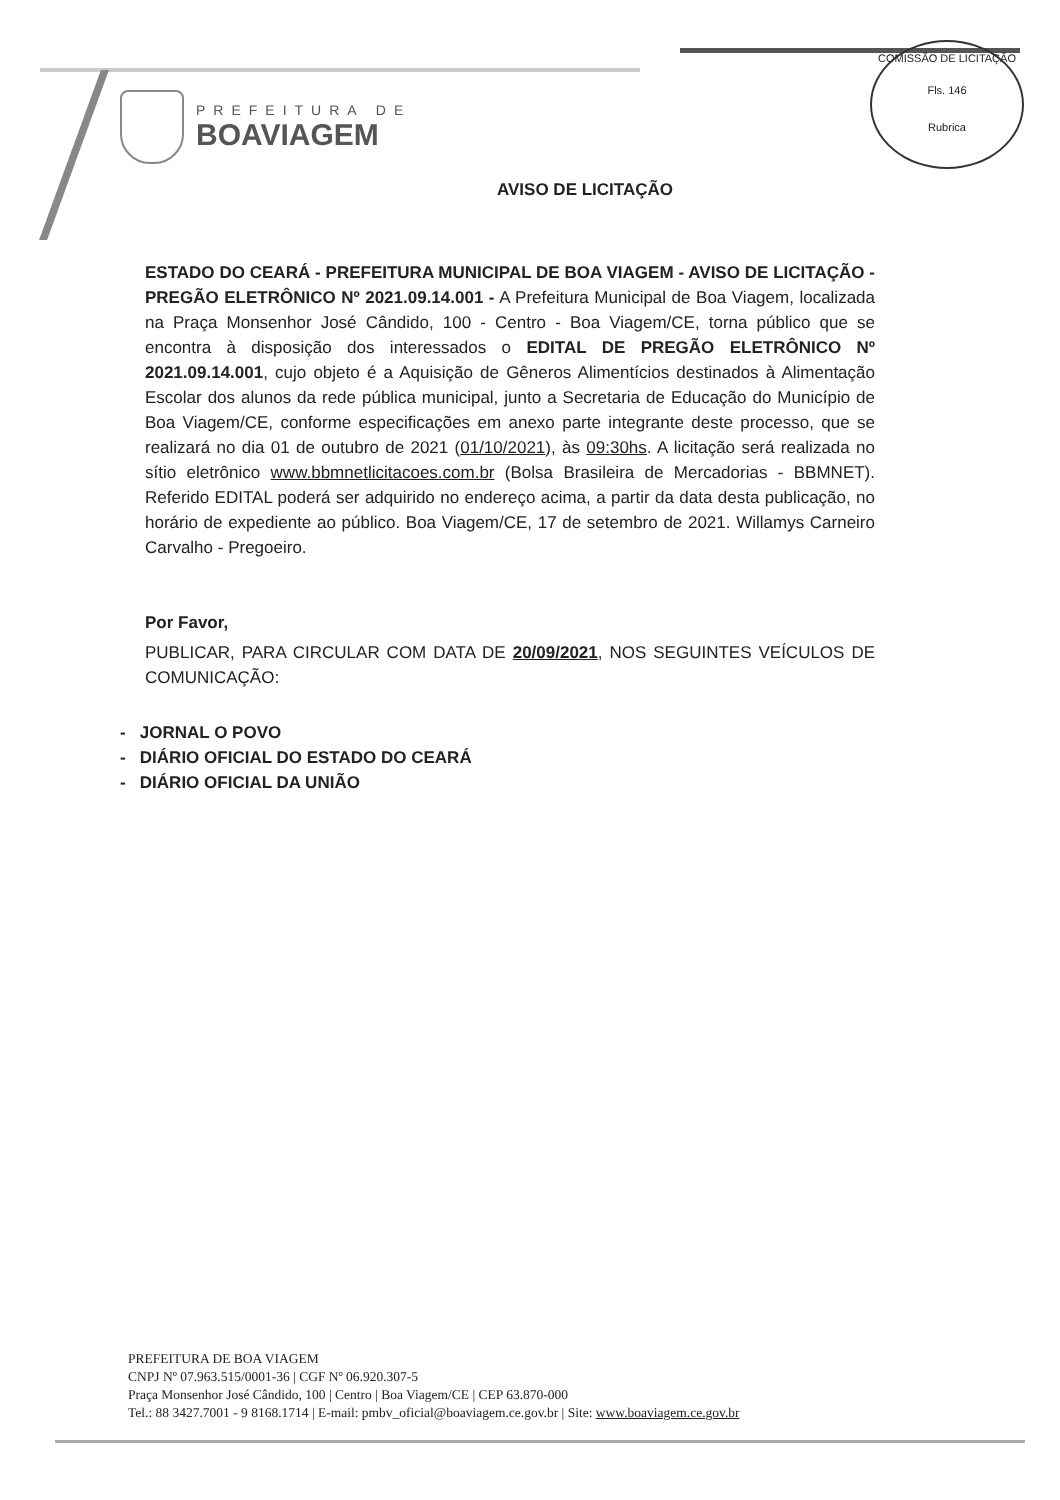PREFEITURA DE
BOAVIAGEM
COMISSÃO DE LICITAÇÃO
Fls. 146
Rubrica
AVISO DE LICITAÇÃO
ESTADO DO CEARÁ - PREFEITURA MUNICIPAL DE BOA VIAGEM - AVISO DE LICITAÇÃO - PREGÃO ELETRÔNICO Nº 2021.09.14.001 - A Prefeitura Municipal de Boa Viagem, localizada na Praça Monsenhor José Cândido, 100 - Centro - Boa Viagem/CE, torna público que se encontra à disposição dos interessados o EDITAL DE PREGÃO ELETRÔNICO Nº 2021.09.14.001, cujo objeto é a Aquisição de Gêneros Alimentícios destinados à Alimentação Escolar dos alunos da rede pública municipal, junto a Secretaria de Educação do Município de Boa Viagem/CE, conforme especificações em anexo parte integrante deste processo, que se realizará no dia 01 de outubro de 2021 (01/10/2021), às 09:30hs. A licitação será realizada no sítio eletrônico www.bbmnetlicitacoes.com.br (Bolsa Brasileira de Mercadorias - BBMNET). Referido EDITAL poderá ser adquirido no endereço acima, a partir da data desta publicação, no horário de expediente ao público. Boa Viagem/CE, 17 de setembro de 2021. Willamys Carneiro Carvalho - Pregoeiro.
Por Favor,
PUBLICAR, PARA CIRCULAR COM DATA DE 20/09/2021, NOS SEGUINTES VEÍCULOS DE COMUNICAÇÃO:
- JORNAL O POVO
- DIÁRIO OFICIAL DO ESTADO DO CEARÁ
- DIÁRIO OFICIAL DA UNIÃO
PREFEITURA DE BOA VIAGEM
CNPJ Nº 07.963.515/0001-36 | CGF Nº 06.920.307-5
Praça Monsenhor José Cândido, 100 | Centro | Boa Viagem/CE | CEP 63.870-000
Tel.: 88 3427.7001 - 9 8168.1714 | E-mail: pmbv_oficial@boaviagem.ce.gov.br | Site: www.boaviagem.ce.gov.br